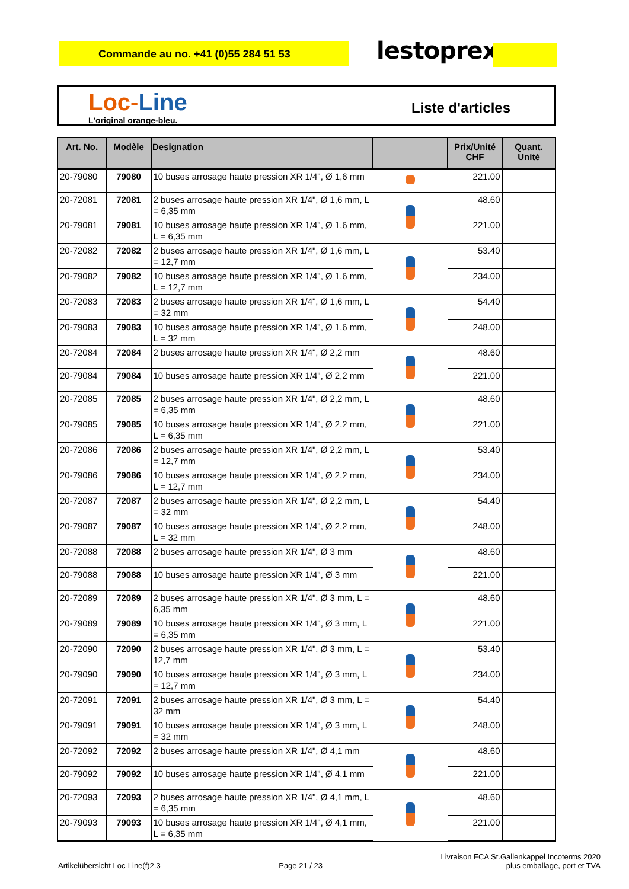Commande au no. +41 (0)55 284 51 53 lestoprex
Loc-Line
L'original orange-bleu.
Liste d'articles
| Art. No. | Modèle | Designation | | Prix/Unité CHF | Quant. Unité |
| --- | --- | --- | --- | --- | --- |
| 20-79080 | 79080 | 10 buses arrosage haute pression XR 1/4", Ø 1,6 mm | | 221.00 | |
| 20-72081 | 72081 | 2 buses arrosage haute pression XR 1/4", Ø 1,6 mm, L = 6,35 mm | | 48.60 | |
| 20-79081 | 79081 | 10 buses arrosage haute pression XR 1/4", Ø 1,6 mm, L = 6,35 mm | | 221.00 | |
| 20-72082 | 72082 | 2 buses arrosage haute pression XR 1/4", Ø 1,6 mm, L = 12,7 mm | | 53.40 | |
| 20-79082 | 79082 | 10 buses arrosage haute pression XR 1/4", Ø 1,6 mm, L = 12,7 mm | | 234.00 | |
| 20-72083 | 72083 | 2 buses arrosage haute pression XR 1/4", Ø 1,6 mm, L = 32 mm | | 54.40 | |
| 20-79083 | 79083 | 10 buses arrosage haute pression XR 1/4", Ø 1,6 mm, L = 32 mm | | 248.00 | |
| 20-72084 | 72084 | 2 buses arrosage haute pression XR 1/4", Ø 2,2 mm | | 48.60 | |
| 20-79084 | 79084 | 10 buses arrosage haute pression XR 1/4", Ø 2,2 mm | | 221.00 | |
| 20-72085 | 72085 | 2 buses arrosage haute pression XR 1/4", Ø 2,2 mm, L = 6,35 mm | | 48.60 | |
| 20-79085 | 79085 | 10 buses arrosage haute pression XR 1/4", Ø 2,2 mm, L = 6,35 mm | | 221.00 | |
| 20-72086 | 72086 | 2 buses arrosage haute pression XR 1/4", Ø 2,2 mm, L = 12,7 mm | | 53.40 | |
| 20-79086 | 79086 | 10 buses arrosage haute pression XR 1/4", Ø 2,2 mm, L = 12,7 mm | | 234.00 | |
| 20-72087 | 72087 | 2 buses arrosage haute pression XR 1/4", Ø 2,2 mm, L = 32 mm | | 54.40 | |
| 20-79087 | 79087 | 10 buses arrosage haute pression XR 1/4", Ø 2,2 mm, L = 32 mm | | 248.00 | |
| 20-72088 | 72088 | 2 buses arrosage haute pression XR 1/4", Ø 3 mm | | 48.60 | |
| 20-79088 | 79088 | 10 buses arrosage haute pression XR 1/4", Ø 3 mm | | 221.00 | |
| 20-72089 | 72089 | 2 buses arrosage haute pression XR 1/4", Ø 3 mm, L = 6,35 mm | | 48.60 | |
| 20-79089 | 79089 | 10 buses arrosage haute pression XR 1/4", Ø 3 mm, L = 6,35 mm | | 221.00 | |
| 20-72090 | 72090 | 2 buses arrosage haute pression XR 1/4", Ø 3 mm, L = 12,7 mm | | 53.40 | |
| 20-79090 | 79090 | 10 buses arrosage haute pression XR 1/4", Ø 3 mm, L = 12,7 mm | | 234.00 | |
| 20-72091 | 72091 | 2 buses arrosage haute pression XR 1/4", Ø 3 mm, L = 32 mm | | 54.40 | |
| 20-79091 | 79091 | 10 buses arrosage haute pression XR 1/4", Ø 3 mm, L = 32 mm | | 248.00 | |
| 20-72092 | 72092 | 2 buses arrosage haute pression XR 1/4", Ø 4,1 mm | | 48.60 | |
| 20-79092 | 79092 | 10 buses arrosage haute pression XR 1/4", Ø 4,1 mm | | 221.00 | |
| 20-72093 | 72093 | 2 buses arrosage haute pression XR 1/4", Ø 4,1 mm, L = 6,35 mm | | 48.60 | |
| 20-79093 | 79093 | 10 buses arrosage haute pression XR 1/4", Ø 4,1 mm, L = 6,35 mm | | 221.00 | |
Artikelübersicht Loc-Line(f)2.3
Page 21 / 23
Livraison FCA St.Gallenkappel Incoterms 2020
plus emballage, port et TVA